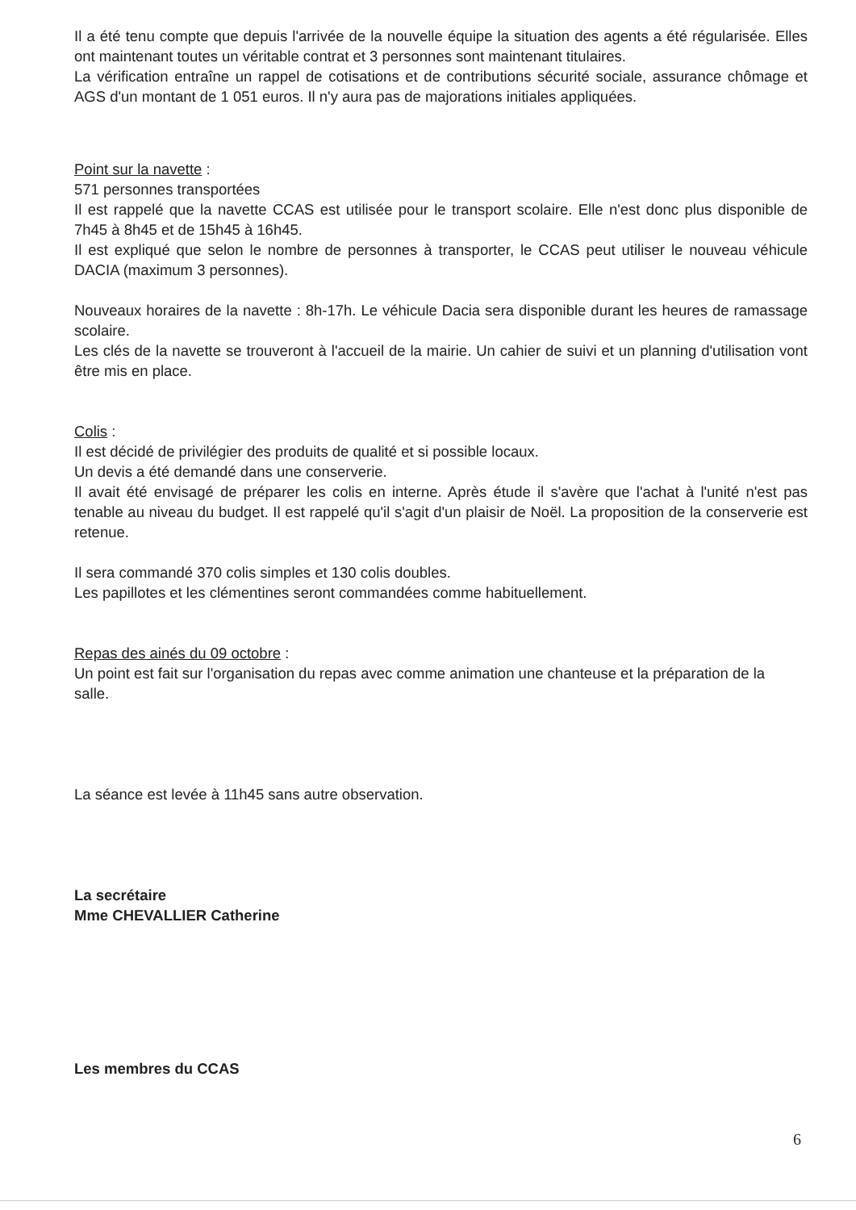Il a été tenu compte que depuis l'arrivée de la nouvelle équipe la situation des agents a été régularisée. Elles ont maintenant toutes un véritable contrat et 3 personnes sont maintenant titulaires.
La vérification entraîne un rappel de cotisations et de contributions sécurité sociale, assurance chômage et AGS d'un montant de 1 051 euros. Il n'y aura pas de majorations initiales appliquées.
Point sur la navette :
571 personnes transportées
Il est rappelé que la navette CCAS est utilisée pour le transport scolaire. Elle n'est donc plus disponible de 7h45 à 8h45 et de 15h45 à 16h45.
Il est expliqué que selon le nombre de personnes à transporter, le CCAS peut utiliser le nouveau véhicule DACIA (maximum 3 personnes).
Nouveaux horaires de la navette : 8h-17h. Le véhicule Dacia sera disponible durant les heures de ramassage scolaire.
Les clés de la navette se trouveront à l'accueil de la mairie. Un cahier de suivi et un planning d'utilisation vont être mis en place.
Colis :
Il est décidé de privilégier des produits de qualité et si possible locaux.
Un devis a été demandé dans une conserverie.
Il avait été envisagé de préparer les colis en interne. Après étude il s'avère que l'achat à l'unité n'est pas tenable au niveau du budget. Il est rappelé qu'il s'agit d'un plaisir de Noël. La proposition de la conserverie est retenue.
Il sera commandé 370 colis simples et 130 colis doubles.
Les papillotes et les clémentines seront commandées comme habituellement.
Repas des ainés du 09 octobre :
Un point est fait sur l'organisation du repas avec comme animation une chanteuse et la préparation de la
salle.
La séance est levée à 11h45 sans autre observation.
La secrétaire
Mme CHEVALLIER Catherine
Les membres du CCAS
6